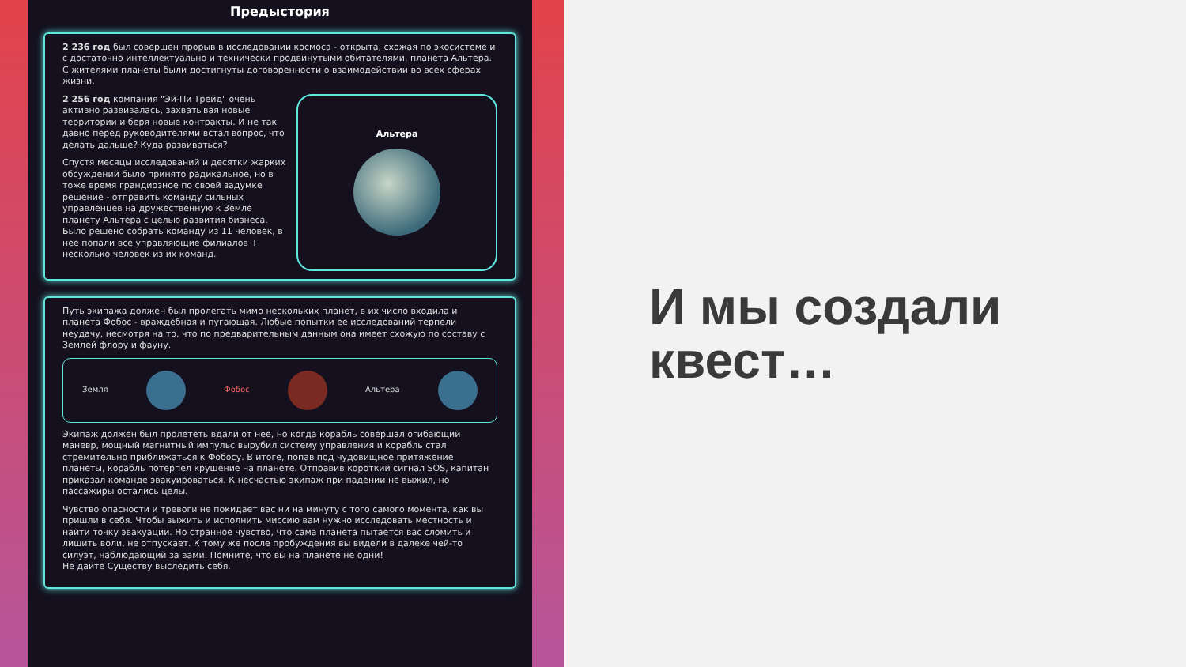Предыстория
2 236 год был совершен прорыв в исследовании космоса - открыта, схожая по экосистеме и с достаточно интеллектуально и технически продвинутыми обитателями, планета Альтера. С жителями планеты были достигнуты договоренности о взаимодействии во всех сферах жизни.
2 256 год компания "Эй-Пи Трейд" очень активно развивалась, захватывая новые территории и беря новые контракты. И не так давно перед руководителями встал вопрос, что делать дальше? Куда развиваться?
Спустя месяцы исследований и десятки жарких обсуждений было принято радикальное, но в тоже время грандиозное по своей задумке решение - отправить команду сильных управленцев на дружественную к Земле планету Альтера с целью развития бизнеса. Было решено собрать команду из 11 человек, в нее попали все управляющие филиалов + несколько человек из их команд.
Альтера
Путь экипажа должен был пролегать мимо нескольких планет, в их число входила и планета Фобос - враждебная и пугающая. Любые попытки ее исследований терпели неудачу, несмотря на то, что по предварительным данным она имеет схожую по составу с Землей флору и фауну.
Земля Фобос Альтера
Экипаж должен был пролететь вдали от нее, но когда корабль совершал огибающий маневр, мощный магнитный импульс вырубил систему управления и корабль стал стремительно приближаться к Фобосу. В итоге, попав под чудовищное притяжение планеты, корабль потерпел крушение на планете. Отправив короткий сигнал SOS, капитан приказал команде эвакуироваться. К несчастью экипаж при падении не выжил, но пассажиры остались целы.
Чувство опасности и тревоги не покидает вас ни на минуту с того самого момента, как вы пришли в себя. Чтобы выжить и исполнить миссию вам нужно исследовать местность и найти точку эвакуации. Но странное чувство, что сама планета пытается вас сломить и лишить воли, не отпускает. К тому же после пробуждения вы видели в далеке чей-то силуэт, наблюдающий за вами. Помните, что вы на планете не одни!
Не дайте Существу выследить себя.
И мы создали
квест…